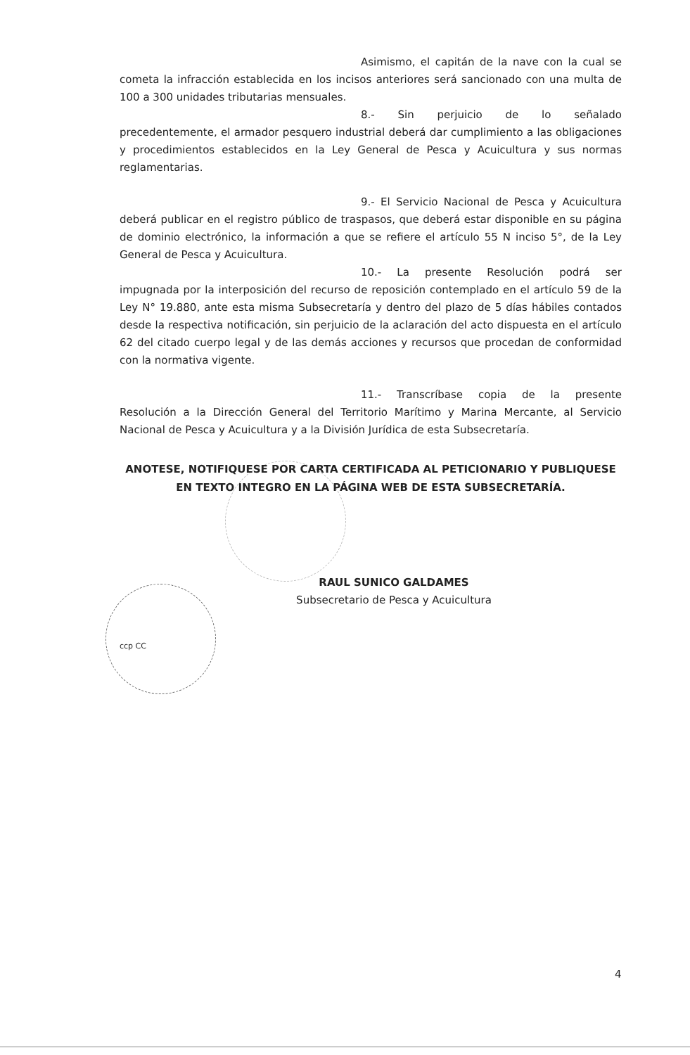Asimismo, el capitán de la nave con la cual se cometa la infracción establecida en los incisos anteriores será sancionado con una multa de 100 a 300 unidades tributarias mensuales.
8.- Sin perjuicio de lo señalado precedentemente, el armador pesquero industrial deberá dar cumplimiento a las obligaciones y procedimientos establecidos en la Ley General de Pesca y Acuicultura y sus normas reglamentarias.
9.- El Servicio Nacional de Pesca y Acuicultura deberá publicar en el registro público de traspasos, que deberá estar disponible en su página de dominio electrónico, la información a que se refiere el artículo 55 N inciso 5°, de la Ley General de Pesca y Acuicultura.
10.- La presente Resolución podrá ser impugnada por la interposición del recurso de reposición contemplado en el artículo 59 de la Ley N° 19.880, ante esta misma Subsecretaría y dentro del plazo de 5 días hábiles contados desde la respectiva notificación, sin perjuicio de la aclaración del acto dispuesta en el artículo 62 del citado cuerpo legal y de las demás acciones y recursos que procedan de conformidad con la normativa vigente.
11.- Transcríbase copia de la presente Resolución a la Dirección General del Territorio Marítimo y Marina Mercante, al Servicio Nacional de Pesca y Acuicultura y a la División Jurídica de esta Subsecretaría.
ANOTESE, NOTIFIQUESE POR CARTA CERTIFICADA AL PETICIONARIO Y PUBLIQUESE EN TEXTO INTEGRO EN LA PÁGINA WEB DE ESTA SUBSECRETARÍA.
RAUL SUNICO GALDAMES
Subsecretario de Pesca y Acuicultura
ccp CC
4